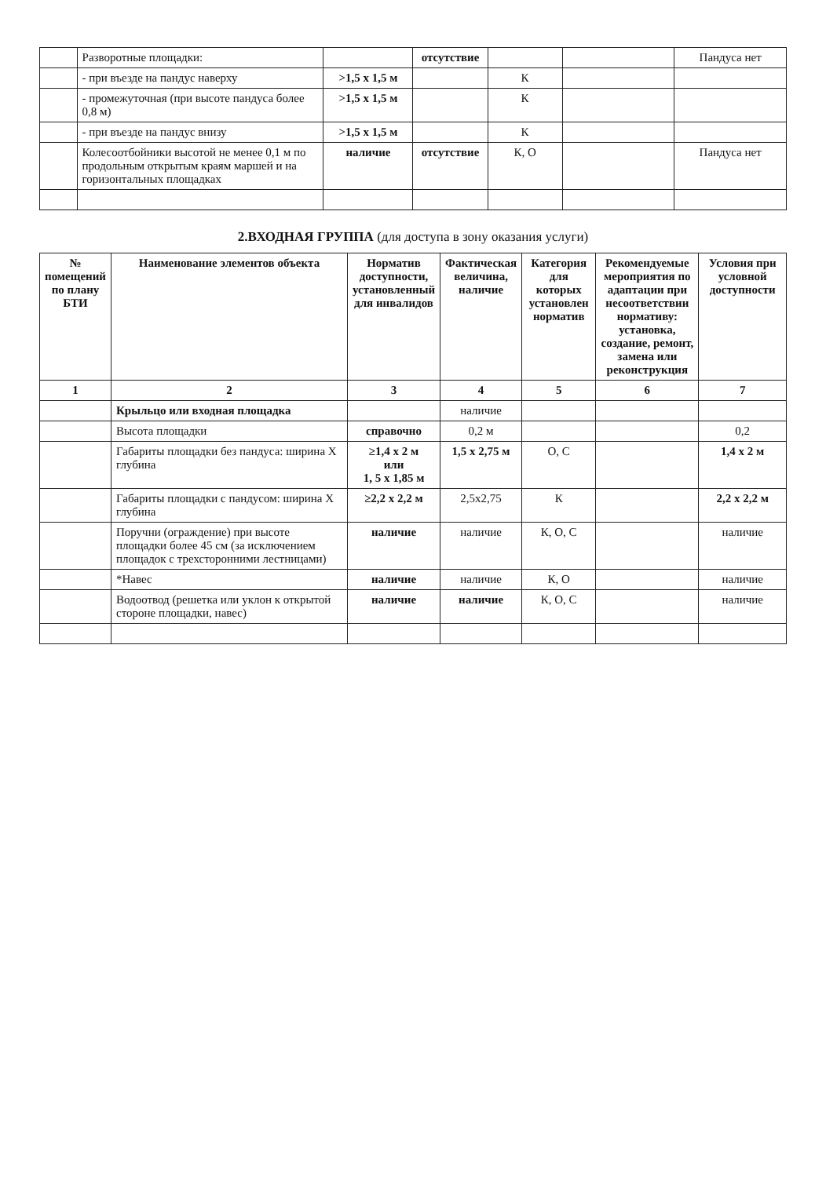| | Разворотные площадки: | | отсутствие | | | Пандуса нет |
| | - при въезде на пандус наверху | >1,5 x 1,5 м | | К | | |
| | - промежуточная (при высоте пандуса более 0,8 м) | >1,5 x 1,5 м | | К | | |
| | - при въезде на пандус внизу | >1,5 x 1,5 м | | К | | |
| | Колесоотбойники высотой не менее 0,1 м по продольным открытым краям маршей и на горизонтальных площадках | наличие | отсутствие | К, О | | Пандуса нет |
2.ВХОДНАЯ ГРУППА (для доступа в зону оказания услуги)
| № помещений по плану БТИ | Наименование элементов объекта | Норматив доступности, установленный для инвалидов | Фактическая величина, наличие | Категория для которых установлен норматив | Рекомендуемые мероприятия по адаптации при несоответствии нормативу: установка, создание, ремонт, замена или реконструкция | Условия при условной доступности |
| --- | --- | --- | --- | --- | --- | --- |
| 1 | 2 | 3 | 4 | 5 | 6 | 7 |
| | Крыльцо или входная площадка | | наличие | | | |
| | Высота площадки | справочно | 0,2 м | | | 0,2 |
| | Габариты площадки без пандуса: ширина X глубина | ≥1,4 x 2 м или 1, 5 x 1,85 м | 1,5 x 2,75 м | О, С | | 1,4 x 2 м |
| | Габариты площадки с пандусом: ширина X глубина | ≥2,2 x 2,2 м | 2,5x2,75 | К | | 2,2 x 2,2 м |
| | Поручни (ограждение) при высоте площадки более 45 см (за исключением площадок с трехсторонними лестницами) | наличие | наличие | К, О, С | | наличие |
| | *Навес | наличие | наличие | К, О | | наличие |
| | Водоотвод (решетка или уклон к открытой стороне площадки, навес) | наличие | наличие | К, О, С | | наличие |